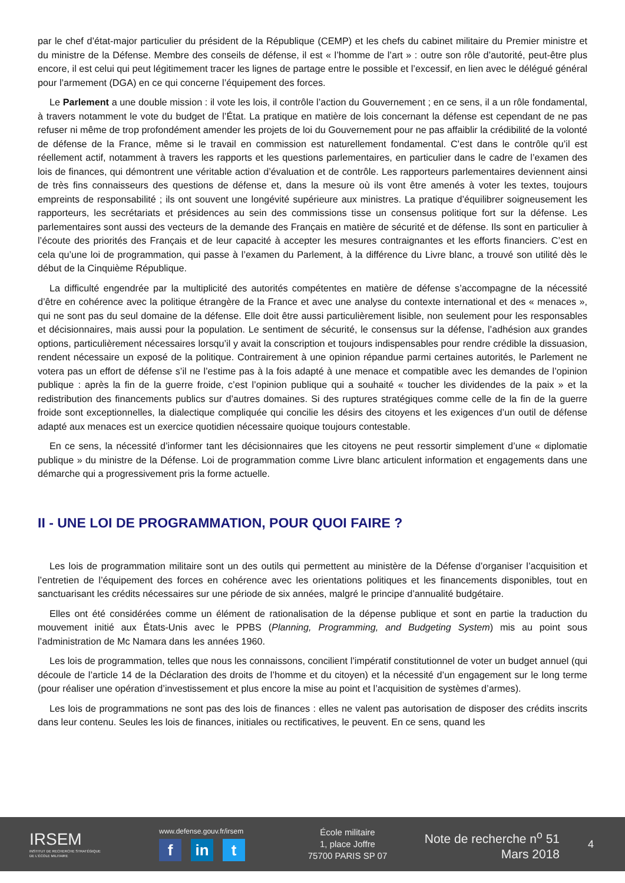par le chef d’état-major particulier du président de la République (CEMP) et les chefs du cabinet militaire du Premier ministre et du ministre de la Défense. Membre des conseils de défense, il est « l’homme de l’art » : outre son rôle d’autorité, peut-être plus encore, il est celui qui peut légitimement tracer les lignes de partage entre le possible et l’excessif, en lien avec le délégué général pour l’armement (DGA) en ce qui concerne l’équipement des forces.
Le Parlement a une double mission : il vote les lois, il contrôle l’action du Gouvernement ; en ce sens, il a un rôle fondamental, à travers notamment le vote du budget de l’État. La pratique en matière de lois concernant la défense est cependant de ne pas refuser ni même de trop profondément amender les projets de loi du Gouvernement pour ne pas affaiblir la crédibilité de la volonté de défense de la France, même si le travail en commission est naturellement fondamental. C’est dans le contrôle qu’il est réellement actif, notamment à travers les rapports et les questions parlementaires, en particulier dans le cadre de l’examen des lois de finances, qui démontrent une véritable action d’évaluation et de contrôle. Les rapporteurs parlementaires deviennent ainsi de très fins connaisseurs des questions de défense et, dans la mesure où ils vont être amenés à voter les textes, toujours empreints de responsabilité ; ils ont souvent une longévité supérieure aux ministres. La pratique d’équilibrer soigneusement les rapporteurs, les secrétariats et présidences au sein des commissions tisse un consensus politique fort sur la défense. Les parlementaires sont aussi des vecteurs de la demande des Français en matière de sécurité et de défense. Ils sont en particulier à l’écoute des priorités des Français et de leur capacité à accepter les mesures contraignantes et les efforts financiers. C’est en cela qu’une loi de programmation, qui passe à l’examen du Parlement, à la différence du Livre blanc, a trouvé son utilité dès le début de la Cinquième République.
La difficulté engendrée par la multiplicité des autorités compétentes en matière de défense s’accompagne de la nécessité d’être en cohérence avec la politique étrangère de la France et avec une analyse du contexte international et des « menaces », qui ne sont pas du seul domaine de la défense. Elle doit être aussi particulièrement lisible, non seulement pour les responsables et décisionnaires, mais aussi pour la population. Le sentiment de sécurité, le consensus sur la défense, l’adhésion aux grandes options, particulièrement nécessaires lorsqu’il y avait la conscription et toujours indispensables pour rendre crédible la dissuasion, rendent nécessaire un exposé de la politique. Contrairement à une opinion répandue parmi certaines autorités, le Parlement ne votera pas un effort de défense s’il ne l’estime pas à la fois adapté à une menace et compatible avec les demandes de l’opinion publique : après la fin de la guerre froide, c’est l’opinion publique qui a souhaité « toucher les dividendes de la paix » et la redistribution des financements publics sur d’autres domaines. Si des ruptures stratégiques comme celle de la fin de la guerre froide sont exceptionnelles, la dialectique compliquée qui concilie les désirs des citoyens et les exigences d’un outil de défense adapté aux menaces est un exercice quotidien nécessaire quoique toujours contestable.
En ce sens, la nécessité d’informer tant les décisionnaires que les citoyens ne peut ressortir simplement d’une « diplomatie publique » du ministre de la Défense. Loi de programmation comme Livre blanc articulent information et engagements dans une démarche qui a progressivement pris la forme actuelle.
II - UNE LOI DE PROGRAMMATION, POUR QUOI FAIRE ?
Les lois de programmation militaire sont un des outils qui permettent au ministère de la Défense d’organiser l’acquisition et l’entretien de l’équipement des forces en cohérence avec les orientations politiques et les financements disponibles, tout en sanctuarisant les crédits nécessaires sur une période de six années, malgré le principe d’annualité budgétaire.
Elles ont été considérées comme un élément de rationalisation de la dépense publique et sont en partie la traduction du mouvement initié aux États-Unis avec le PPBS (Planning, Programming, and Budgeting System) mis au point sous l’administration de Mc Namara dans les années 1960.
Les lois de programmation, telles que nous les connaissons, concilient l’impératif constitutionnel de voter un budget annuel (qui découle de l’article 14 de la Déclaration des droits de l’homme et du citoyen) et la nécessité d’un engagement sur le long terme (pour réaliser une opération d’investissement et plus encore la mise au point et l’acquisition de systèmes d’armes).
Les lois de programmations ne sont pas des lois de finances : elles ne valent pas autorisation de disposer des crédits inscrits dans leur contenu. Seules les lois de finances, initiales ou rectificatives, le peuvent. En ce sens, quand les
IRSEM
INSTITUT DE RECHERCHE STRATÉGIQUE
DE L'ÉCOLE MILITAIRE
www.defense.gouv.fr/irsem
fin t
École militaire
1, place Joffre
75700 PARIS SP 07
Note de recherche n<sup>o</sup> 51
Mars 2018
4